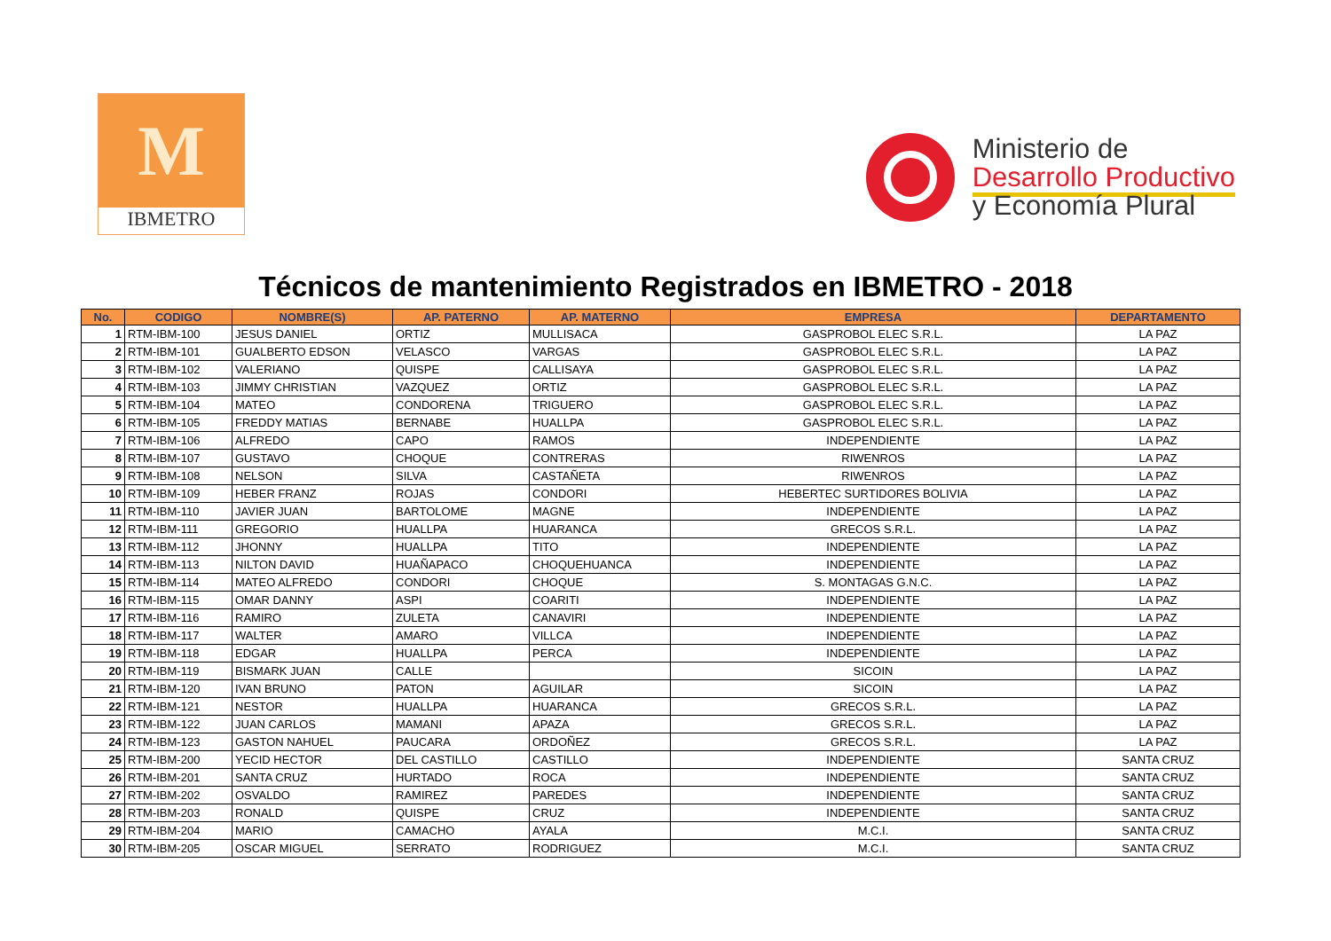M
IBMETRO
Ministerio de
Desarrollo Productivo
y Economía Plural
Técnicos de mantenimiento Registrados en IBMETRO - 2018
| No. | CODIGO | NOMBRE(S) | AP. PATERNO | AP. MATERNO | EMPRESA | DEPARTAMENTO |
| --- | --- | --- | --- | --- | --- | --- |
| 1 | RTM-IBM-100 | JESUS DANIEL | ORTIZ | MULLISACA | GASPROBOL ELEC S.R.L. | LA PAZ |
| 2 | RTM-IBM-101 | GUALBERTO EDSON | VELASCO | VARGAS | GASPROBOL ELEC S.R.L. | LA PAZ |
| 3 | RTM-IBM-102 | VALERIANO | QUISPE | CALLISAYA | GASPROBOL ELEC S.R.L. | LA PAZ |
| 4 | RTM-IBM-103 | JIMMY CHRISTIAN | VAZQUEZ | ORTIZ | GASPROBOL ELEC S.R.L. | LA PAZ |
| 5 | RTM-IBM-104 | MATEO | CONDORENA | TRIGUERO | GASPROBOL ELEC S.R.L. | LA PAZ |
| 6 | RTM-IBM-105 | FREDDY MATIAS | BERNABE | HUALLPA | GASPROBOL ELEC S.R.L. | LA PAZ |
| 7 | RTM-IBM-106 | ALFREDO | CAPO | RAMOS | INDEPENDIENTE | LA PAZ |
| 8 | RTM-IBM-107 | GUSTAVO | CHOQUE | CONTRERAS | RIWENROS | LA PAZ |
| 9 | RTM-IBM-108 | NELSON | SILVA | CASTAÑETA | RIWENROS | LA PAZ |
| 10 | RTM-IBM-109 | HEBER FRANZ | ROJAS | CONDORI | HEBERTEC SURTIDORES BOLIVIA | LA PAZ |
| 11 | RTM-IBM-110 | JAVIER JUAN | BARTOLOME | MAGNE | INDEPENDIENTE | LA PAZ |
| 12 | RTM-IBM-111 | GREGORIO | HUALLPA | HUARANCA | GRECOS S.R.L. | LA PAZ |
| 13 | RTM-IBM-112 | JHONNY | HUALLPA | TITO | INDEPENDIENTE | LA PAZ |
| 14 | RTM-IBM-113 | NILTON DAVID | HUAÑAPACO | CHOQUEHUANCA | INDEPENDIENTE | LA PAZ |
| 15 | RTM-IBM-114 | MATEO ALFREDO | CONDORI | CHOQUE | S. MONTAGAS G.N.C. | LA PAZ |
| 16 | RTM-IBM-115 | OMAR DANNY | ASPI | COARITI | INDEPENDIENTE | LA PAZ |
| 17 | RTM-IBM-116 | RAMIRO | ZULETA | CANAVIRI | INDEPENDIENTE | LA PAZ |
| 18 | RTM-IBM-117 | WALTER | AMARO | VILLCA | INDEPENDIENTE | LA PAZ |
| 19 | RTM-IBM-118 | EDGAR | HUALLPA | PERCA | INDEPENDIENTE | LA PAZ |
| 20 | RTM-IBM-119 | BISMARK JUAN | CALLE | | SICOIN | LA PAZ |
| 21 | RTM-IBM-120 | IVAN BRUNO | PATON | AGUILAR | SICOIN | LA PAZ |
| 22 | RTM-IBM-121 | NESTOR | HUALLPA | HUARANCA | GRECOS S.R.L. | LA PAZ |
| 23 | RTM-IBM-122 | JUAN CARLOS | MAMANI | APAZA | GRECOS S.R.L. | LA PAZ |
| 24 | RTM-IBM-123 | GASTON NAHUEL | PAUCARA | ORDOÑEZ | GRECOS S.R.L. | LA PAZ |
| 25 | RTM-IBM-200 | YECID HECTOR | DEL CASTILLO | CASTILLO | INDEPENDIENTE | SANTA CRUZ |
| 26 | RTM-IBM-201 | SANTA CRUZ | HURTADO | ROCA | INDEPENDIENTE | SANTA CRUZ |
| 27 | RTM-IBM-202 | OSVALDO | RAMIREZ | PAREDES | INDEPENDIENTE | SANTA CRUZ |
| 28 | RTM-IBM-203 | RONALD | QUISPE | CRUZ | INDEPENDIENTE | SANTA CRUZ |
| 29 | RTM-IBM-204 | MARIO | CAMACHO | AYALA | M.C.I. | SANTA CRUZ |
| 30 | RTM-IBM-205 | OSCAR MIGUEL | SERRATO | RODRIGUEZ | M.C.I. | SANTA CRUZ |